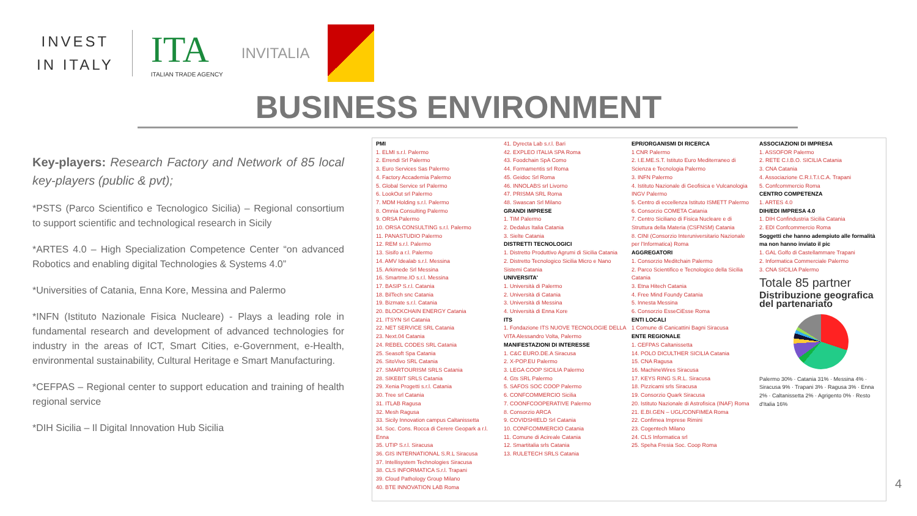INVEST
IN ITALY
ITA
ITALIAN TRADE AGENCY
INVITALIA
BUSINESS ENVIRONMENT
Key-players: Research Factory and Network of 85 local key-players (public & pvt);
*PSTS (Parco Scientifico e Tecnologico Sicilia) – Regional consortium to support scientific and technological research in Sicily
*ARTES 4.0 – High Specialization Competence Center “on advanced Robotics and enabling digital Technologies & Systems 4.0”
*Universities of Catania, Enna Kore, Messina and Palermo
*INFN (Istituto Nazionale Fisica Nucleare) - Plays a leading role in fundamental research and development of advanced technologies for industry in the areas of ICT, Smart Cities, e-Government, e-Health, environmental sustainability, Cultural Heritage e Smart Manufacturing.
*CEFPAS – Regional center to support education and training of health regional service
*DIH Sicilia – Il Digital Innovation Hub Sicilia
PMI
1. ELMI s.r.l. Palermo
2. Errendi Srl Palermo
3. Euro Services Sas Palermo
4. Factory Accademia Palermo
5. Global Service srl Palermo
6. LookOut srl Palermo
7. MDM Holding s.r.l. Palermo
8. Omnia Consulting Palermo
9. ORSA Palermo
10. ORSA CONSULTING s.r.l. Palermo
11. PANASTUDIO Palermo
12. REM s.r.l. Palermo
13. Sisifo a r.l. Palermo
14. AMV Idealab s.r.l. Messina
15. Arkimede Srl Messina
16. Smartme.IO s.r.l. Messina
17. BASIP S.r.l. Catania
18. BilTech snc Catania
19. Bizmate s.r.l. Catania
20. BLOCKCHAIN ENERGY Catania
21. ITSYN Srl Catania
22. NET SERVICE SRL Catania
23. Next.04 Catania
24. REBEL CODES SRL Catania
25. Seasoft Spa Catania
26. SitoVivo SRL Catania
27. SMARTOURISM SRLS Catania
28. SIKEBIT SRLS Catania
29. Xenia Progetti s.r.l. Catania
30. Tree srl Catania
31. ITLAB Ragusa
32. Mesh Ragusa
33. Sicily Innovation campus Caltanissetta
34. Soc. Cons. Rocca di Cerere Geopark a r.l. Enna
35. UTIP S.r.l. Siracusa
36. GIS INTERNATIONAL S.R.L Siracusa
37. Intellisystem Technologies Siracusa
38. CLS INFORMATICA S.r.l. Trapani
39. Cloud Pathology Group Milano
40. BTE INNOVATION LAB Roma
41. Dyrecta Lab s.r.l. Bari
42. EXPLEO ITALIA SPA Roma
43. Foodchain SpA Como
44. Formamentis srl Roma
45. Geidoc Srl Roma
46. INNOLABS srl Livorno
47. PRISMA SRL Roma
48. Swascan Srl Milano
GRANDI IMPRESE
1. TIM Palermo
2. Dedalus Italia Catania
3. Sielte Catania
DISTRETTI TECNOLOGICI
1. Distretto Produttivo Agrumi di Sicilia Catania
2. Distretto Tecnologico Sicilia Micro e Nano Sistemi Catania
UNIVERSITA'
1. Università di Palermo
2. Università di Catania
3. Università di Messina
4. Università di Enna Kore
ITS
1. Fondazione ITS NUOVE TECNOLOGIE DELLA VITA Alessandro Volta, Palermo
MANIFESTAZIONI DI INTERESSE
1. C&C EURO.DE.A Siracusa
2. X-POP.EU Palermo
3. LEGA COOP SICILIA Palermo
4. Gts SRL Palermo
5. SAFOS SOC COOP Palermo
6. CONFCOMMERCIO Sicilia
7. COONFCOOPERATIVE Palermo
8. Consorzio ARCA
9. COVIDSHIELD Srl Catania
10. CONFCOMMERCIO Catania
11. Comune di Acireale Catania
12. Smartitalia srls Catania
13. RULETECH SRLS Catania
EPR/ORGANISMI DI RICERCA
1 CNR Palermo
2. I.E.ME.S.T. Istituto Euro Mediterraneo di Scienza e Tecnologia Palermo
3. INFN Palermo
4. Istituto Nazionale di Geofisica e Vulcanologia INGV Palermo
5. Centro di eccellenza Istituto ISMETT Palermo
6. Consorzio COMETA Catania
7. Centro Siciliano di Fisica Nucleare e di Struttura della Materia (CSFNSM) Catania
8. CINI (Consorzio Interuniversitario Nazionale per l'Informatica) Roma
AGGREGATORI
1. Consorzio Meditchain Palermo
2. Parco Scientifico e Tecnologico della Sicilia Catania
3. Etna Hitech Catania
4. Free Mind Foundy Catania
5. Innesta Messina
6. Consorzio EsseCiEsse Roma
ENTI LOCALI
1 Comune di Canicattini Bagni Siracusa
ENTE REGIONALE
1. CEFPAS Caltanissetta
14. POLO DICULTHER SICILIA Catania
15. CNA Ragusa
16. MachineWires Siracusa
17. KEYS RING S.R.L. Siracusa
18. Pizzicami srls Siracusa
19. Consorzio Quark Siracusa
20. Istituto Nazionale di Astrofisica (INAF) Roma
21. E.BI.GEN – UGL/CONFIMEA Roma
22. Confimea Imprese Rimini
23. Cogentech Milano
24. CLS Informatica srl
25. Speha Fresia Soc. Coop Roma
ASSOCIAZIONI DI IMPRESA
1. ASSOFOR Palermo
2. RETE C.I.B.O. SICILIA Catania
3. CNA Catania
4. Associazione C.R.I.T.I.C.A. Trapani
5. Confcommercio Roma
CENTRO COMPETENZA
1. ARTES 4.0
DIH/EDI IMPRESA 4.0
1. DIH Confindustria Sicilia Catania
2. EDI Confcommercio Roma
Soggetti che hanno adempiuto alle formalità ma non hanno inviato il pic
1. GAL Golfo di Castellammare Trapani
2. Informatica Commerciale Palermo
3. CNA SICILIA Palermo
Totale 85 partner
Distribuzione geografica del partenariato
Palermo 30% · Catania 31% · Messina 4% · Siracusa 9% · Trapani 3% · Ragusa 3% · Enna 2% · Caltanissetta 2% · Agrigento 0% · Resto d'Italia 16%
4